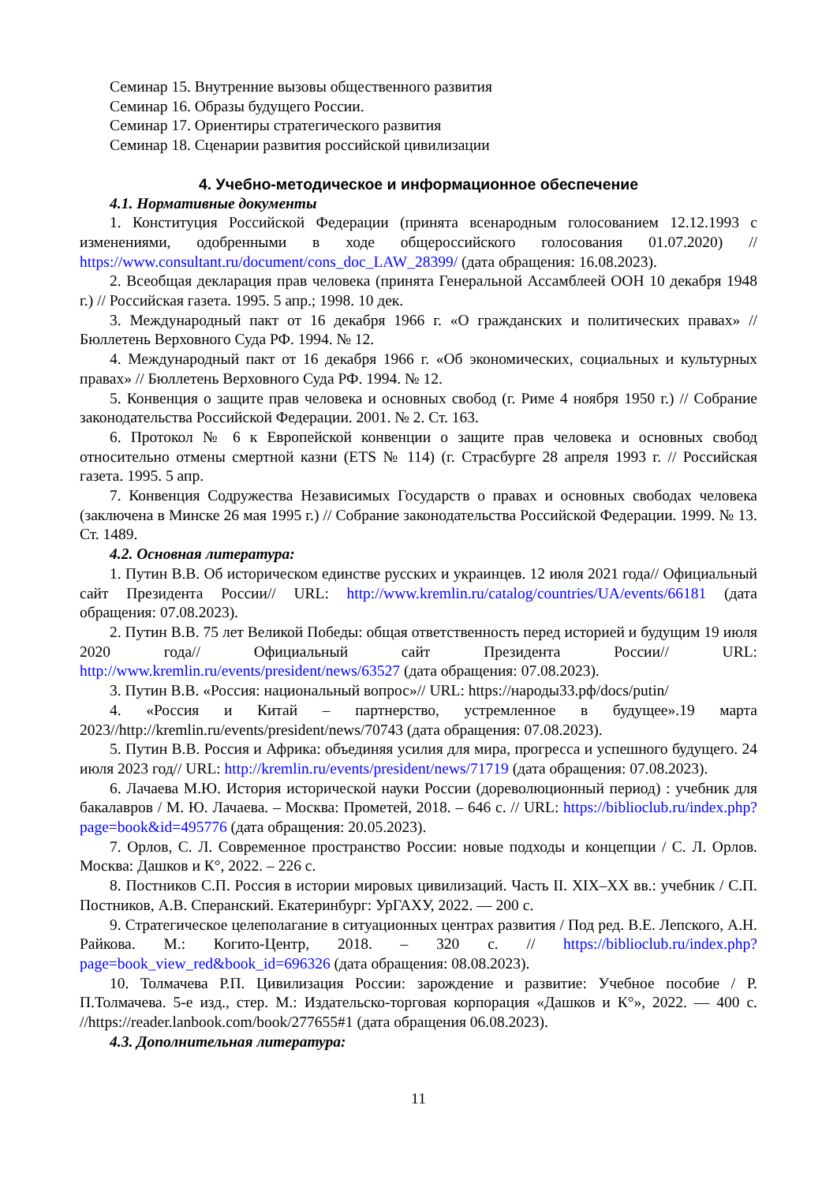Семинар 15. Внутренние вызовы общественного развития
Семинар 16. Образы будущего России.
Семинар 17. Ориентиры стратегического развития
Семинар 18. Сценарии развития российской цивилизации
4. Учебно-методическое и информационное обеспечение
4.1. Нормативные документы
1. Конституция Российской Федерации (принята всенародным голосованием 12.12.1993 с изменениями, одобренными в ходе общероссийского голосования 01.07.2020) // https://www.consultant.ru/document/cons_doc_LAW_28399/ (дата обращения: 16.08.2023).
2. Всеобщая декларация прав человека (принята Генеральной Ассамблеей ООН 10 декабря 1948 г.) // Российская газета. 1995. 5 апр.; 1998. 10 дек.
3. Международный пакт от 16 декабря 1966 г. «О гражданских и политических правах» // Бюллетень Верховного Суда РФ. 1994. № 12.
4. Международный пакт от 16 декабря 1966 г. «Об экономических, социальных и культурных правах» // Бюллетень Верховного Суда РФ. 1994. № 12.
5. Конвенция о защите прав человека и основных свобод (г. Риме 4 ноября 1950 г.) // Собрание законодательства Российской Федерации. 2001. № 2. Ст. 163.
6. Протокол № 6 к Европейской конвенции о защите прав человека и основных свобод относительно отмены смертной казни (ETS № 114) (г. Страсбурге 28 апреля 1993 г. // Российская газета. 1995. 5 апр.
7. Конвенция Содружества Независимых Государств о правах и основных свободах человека (заключена в Минске 26 мая 1995 г.) // Собрание законодательства Российской Федерации. 1999. № 13. Ст. 1489.
4.2. Основная литература:
1. Путин В.В. Об историческом единстве русских и украинцев. 12 июля 2021 года// Официальный сайт Президента России// URL: http://www.kremlin.ru/catalog/countries/UA/events/66181 (дата обращения: 07.08.2023).
2. Путин В.В. 75 лет Великой Победы: общая ответственность перед историей и будущим 19 июля 2020 года// Официальный сайт Президента России// URL: http://www.kremlin.ru/events/president/news/63527 (дата обращения: 07.08.2023).
3. Путин В.В. «Россия: национальный вопрос»// URL: https://народы33.рф/docs/putin/
4. «Россия и Китай – партнерство, устремленное в будущее».19 марта 2023//http://kremlin.ru/events/president/news/70743 (дата обращения: 07.08.2023).
5. Путин В.В. Россия и Африка: объединяя усилия для мира, прогресса и успешного будущего. 24 июля 2023 год// URL: http://kremlin.ru/events/president/news/71719 (дата обращения: 07.08.2023).
6. Лачаева М.Ю. История исторической науки России (дореволюционный период) : учебник для бакалавров / М. Ю. Лачаева. – Москва: Прометей, 2018. – 646 с. // URL: https://biblioclub.ru/index.php?page=book&id=495776 (дата обращения: 20.05.2023).
7. Орлов, С. Л. Современное пространство России: новые подходы и концепции / С. Л. Орлов. Москва: Дашков и К°, 2022. – 226 с.
8. Постников С.П. Россия в истории мировых цивилизаций. Часть II. XIX–XX вв.: учебник / С.П. Постников, А.В. Сперанский. Екатеринбург: УрГАХУ, 2022. — 200 с.
9. Стратегическое целеполагание в ситуационных центрах развития / Под ред. В.Е. Лепского, А.Н. Райкова. М.: Когито-Центр, 2018. – 320 с. // https://biblioclub.ru/index.php?page=book_view_red&book_id=696326 (дата обращения: 08.08.2023).
10. Толмачева Р.П. Цивилизация России: зарождение и развитие: Учебное пособие / Р. П.Толмачева. 5-е изд., стер. М.: Издательско-торговая корпорация «Дашков и К°», 2022. — 400 с. //https://reader.lanbook.com/book/277655#1 (дата обращения 06.08.2023).
4.3. Дополнительная литература:
11